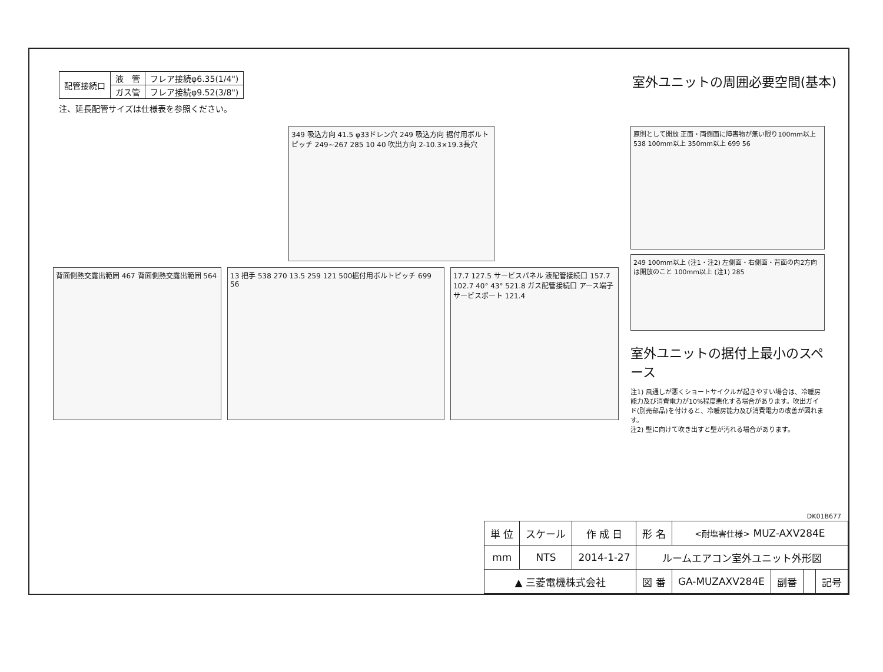| 配管接続口 | 液 管 | フレア接続φ6.35(1/4") |
| | ガス管 | フレア接続φ9.52(3/8") |
注、延長配管サイズは仕様表を参照ください。
室外ユニットの周囲必要空間(基本)
349 吸込方向 41.5 φ33ドレン穴 249 吸込方向 据付用ボルトピッチ 249~267 285 10 40 吹出方向 2-10.3×19.3長穴
背面側熱交露出範囲 467 背面側熱交露出範囲 564
13 把手 538 270 13.5 259 121 500据付用ボルトピッチ 699 56
17.7 127.5 サービスパネル 液配管接続口 157.7 102.7 40° 43° 521.8 ガス配管接続口 アース端子 サービスポート 121.4
原則として開放 正面・両側面に障害物が無い限り100mm以上 538 100mm以上 350mm以上 699 56
249 100mm以上 (注1・注2) 左側面・右側面・背面の内2方向は開放のこと 100mm以上 (注1) 285
室外ユニットの据付上最小のスペース
注1) 風通しが悪くショートサイクルが起きやすい場合は、冷暖房能力及び消費電力が10%程度悪化する場合があります。吹出ガイド(別売部品)を付けると、冷暖房能力及び消費電力の改善が図れます。
注2) 壁に向けて吹き出すと壁が汚れる場合があります。
DK01B677
| 単 位 | スケール | 作 成 日 | 形 名 | <耐塩害仕様> MUZ-AXV284E | | | |
| mm | NTS | 2014-1-27 | ルームエアコン室外ユニット外形図 | | | | |
| ▲ 三菱電機株式会社 | | | 図 番 | GA-MUZAXV284E | 副番 | | 記号 |